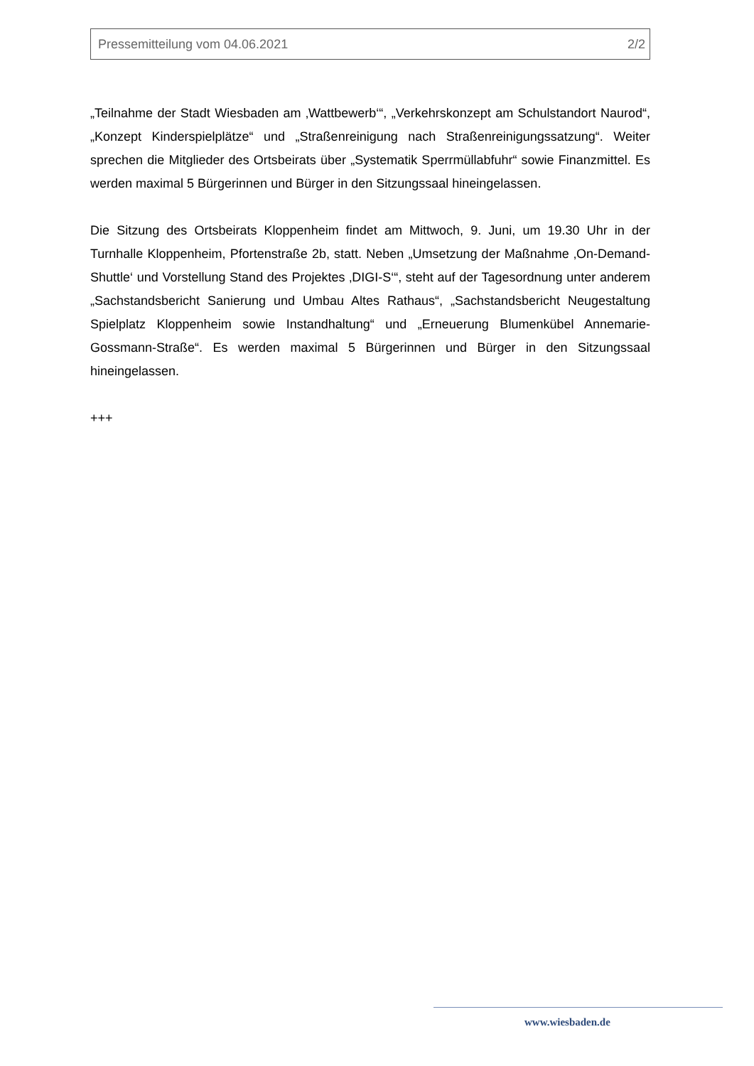Pressemitteilung vom 04.06.2021 2/2
„Teilnahme der Stadt Wiesbaden am ‚Wattbewerb‘“, „Verkehrskonzept am Schulstandort Naurod“, „Konzept Kinderspielplätze“ und „Straßenreinigung nach Straßenreinigungssatzung“. Weiter sprechen die Mitglieder des Ortsbeirats über „Systematik Sperrmüllabfuhr“ sowie Finanzmittel. Es werden maximal 5 Bürgerinnen und Bürger in den Sitzungssaal hineingelassen.
Die Sitzung des Ortsbeirats Kloppenheim findet am Mittwoch, 9. Juni, um 19.30 Uhr in der Turnhalle Kloppenheim, Pfortenstraße 2b, statt. Neben „Umsetzung der Maßnahme ‚On-Demand-Shuttle‘ und Vorstellung Stand des Projektes ‚DIGI-S‘“, steht auf der Tagesordnung unter anderem „Sachstandsbericht Sanierung und Umbau Altes Rathaus“, „Sachstandsbericht Neugestaltung Spielplatz Kloppenheim sowie Instandhaltung“ und „Erneuerung Blumenkübel Annemarie-Gossmann-Straße“. Es werden maximal 5 Bürgerinnen und Bürger in den Sitzungssaal hineingelassen.
+++
www.wiesbaden.de